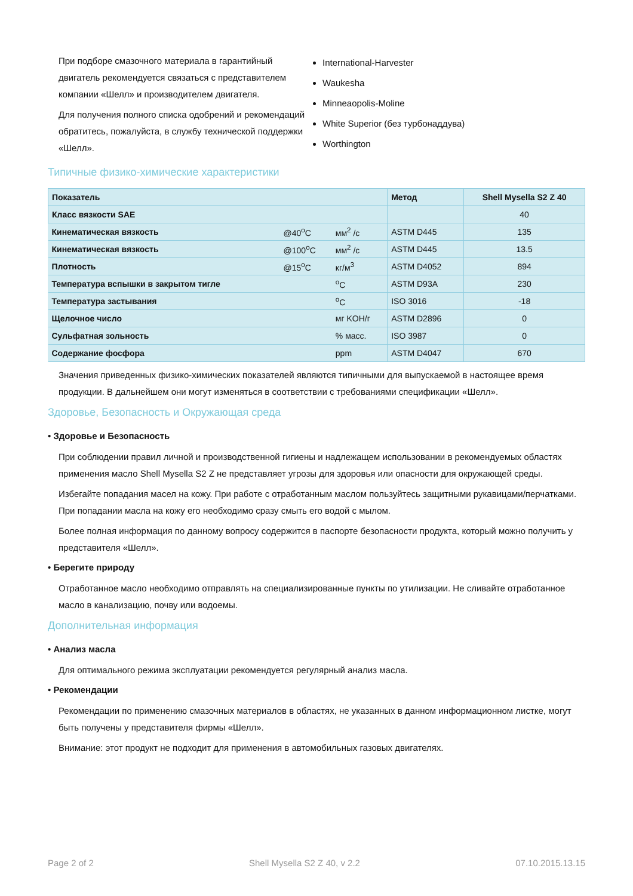При подборе смазочного материала в гарантийный двигатель рекомендуется связаться с представителем компании «Шелл» и производителем двигателя.
Для получения полного списка одобрений и рекомендаций обратитесь, пожалуйста, в службу технической поддержки «Шелл».
International-Harvester
Waukesha
Minneaopolis-Moline
White Superior (без турбонаддува)
Worthington
Типичные физико-химические характеристики
| Показатель | | | Метод | Shell Mysella S2 Z 40 |
| --- | --- | --- | --- | --- |
| Класс вязкости SAE | | | | 40 |
| Кинематическая вязкость | @40<sup>o</sup>C | мм<sup>2</sup> /с | ASTM D445 | 135 |
| Кинематическая вязкость | @100<sup>o</sup>C | мм<sup>2</sup> /с | ASTM D445 | 13.5 |
| Плотность | @15<sup>o</sup>C | кг/м<sup>3</sup> | ASTM D4052 | 894 |
| Температура вспышки в закрытом тигле | | <sup>o</sup> C | ASTM D93A | 230 |
| Температура застывания | | <sup>o</sup> C | ISO 3016 | -18 |
| Щелочное число | | мг KOH/г | ASTM D2896 | 0 |
| Сульфатная зольность | | % масс. | ISO 3987 | 0 |
| Содержание фосфора | | ppm | ASTM D4047 | 670 |
Значения приведенных физико-химических показателей являются типичными для выпускаемой в настоящее время продукции. В дальнейшем они могут изменяться в соответствии с требованиями спецификации «Шелл».
Здоровье, Безопасность и Окружающая среда
• Здоровье и Безопасность
При соблюдении правил личной и производственной гигиены и надлежащем использовании в рекомендуемых областях применения масло Shell Mysella S2 Z не представляет угрозы для здоровья или опасности для окружающей среды.
Избегайте попадания масел на кожу. При работе с отработанным маслом пользуйтесь защитными рукавицами/перчатками. При попадании масла на кожу его необходимо сразу смыть его водой с мылом.
Более полная информация по данному вопросу содержится в паспорте безопасности продукта, который можно получить у представителя «Шелл».
• Берегите природу
Отработанное масло необходимо отправлять на специализированные пункты по утилизации. Не сливайте отработанное масло в канализацию, почву или водоемы.
Дополнительная информация
• Анализ масла
Для оптимального режима эксплуатации рекомендуется регулярный анализ масла.
• Рекомендации
Рекомендации по применению смазочных материалов в областях, не указанных в данном информационном листке, могут быть получены у представителя фирмы «Шелл».
Внимание: этот продукт не подходит для применения в автомобильных газовых двигателях.
Page 2 of 2 Shell Mysella S2 Z 40, v 2.2 07.10.2015.13.15